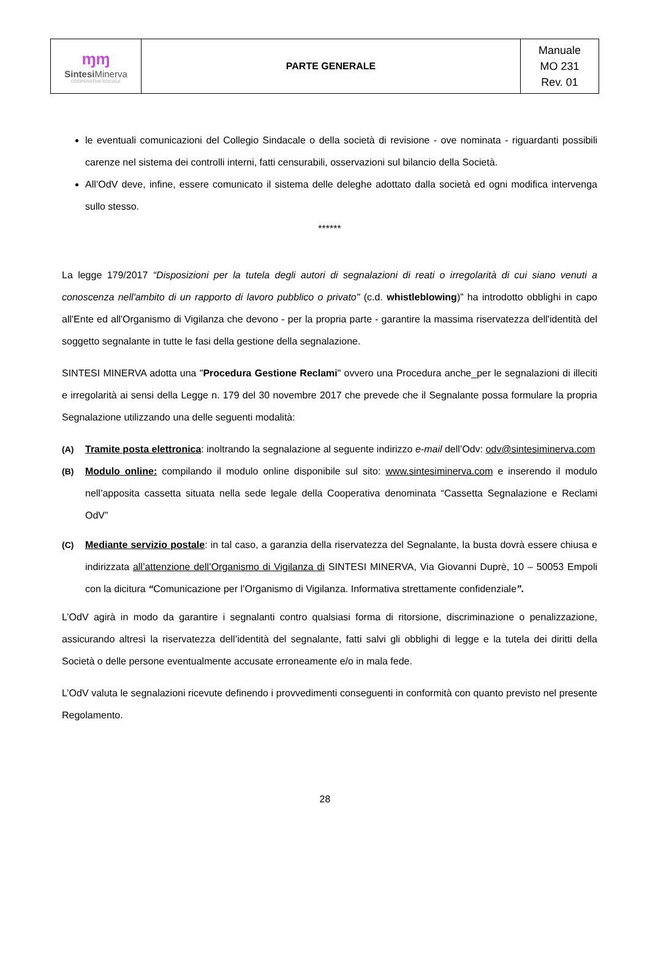| ɱɱ Sintesi Minerva COOPERATIVA SOCIALE | PARTE GENERALE | Manuale MO 231 Rev. 01 |
le eventuali comunicazioni del Collegio Sindacale o della società di revisione - ove nominata - riguardanti possibili carenze nel sistema dei controlli interni, fatti censurabili, osservazioni sul bilancio della Società.
All’OdV deve, infine, essere comunicato il sistema delle deleghe adottato dalla società ed ogni modifica intervenga sullo stesso.
******
La legge 179/2017 “Disposizioni per la tutela degli autori di segnalazioni di reati o irregolarità di cui siano venuti a conoscenza nell'ambito di un rapporto di lavoro pubblico o privato" (c.d. whistleblowing)” ha introdotto obblighi in capo all'Ente ed all'Organismo di Vigilanza che devono - per la propria parte - garantire la massima riservatezza dell'identità del soggetto segnalante in tutte le fasi della gestione della segnalazione.
SINTESI MINERVA adotta una "Procedura Gestione Reclami" ovvero una Procedura anche_per le segnalazioni di illeciti e irregolarità ai sensi della Legge n. 179 del 30 novembre 2017 che prevede che il Segnalante possa formulare la propria Segnalazione utilizzando una delle seguenti modalità:
(A) Tramite posta elettronica: inoltrando la segnalazione al seguente indirizzo e-mail dell’Odv: odv@sintesiminerva.com
(B) Modulo online: compilando il modulo online disponibile sul sito: www.sintesiminerva.com e inserendo il modulo nell’apposita cassetta situata nella sede legale della Cooperativa denominata “Cassetta Segnalazione e Reclami OdV”
(C) Mediante servizio postale: in tal caso, a garanzia della riservatezza del Segnalante, la busta dovrà essere chiusa e indirizzata all’attenzione dell’Organismo di Vigilanza di SINTESI MINERVA, Via Giovanni Duprè, 10 – 50053 Empoli con la dicitura “Comunicazione per l’Organismo di Vigilanza. Informativa strettamente confidenziale”.
L’OdV agirà in modo da garantire i segnalanti contro qualsiasi forma di ritorsione, discriminazione o penalizzazione, assicurando altresì la riservatezza dell’identità del segnalante, fatti salvi gli obblighi di legge e la tutela dei diritti della Società o delle persone eventualmente accusate erroneamente e/o in mala fede.
L’OdV valuta le segnalazioni ricevute definendo i provvedimenti conseguenti in conformità con quanto previsto nel presente Regolamento.
28